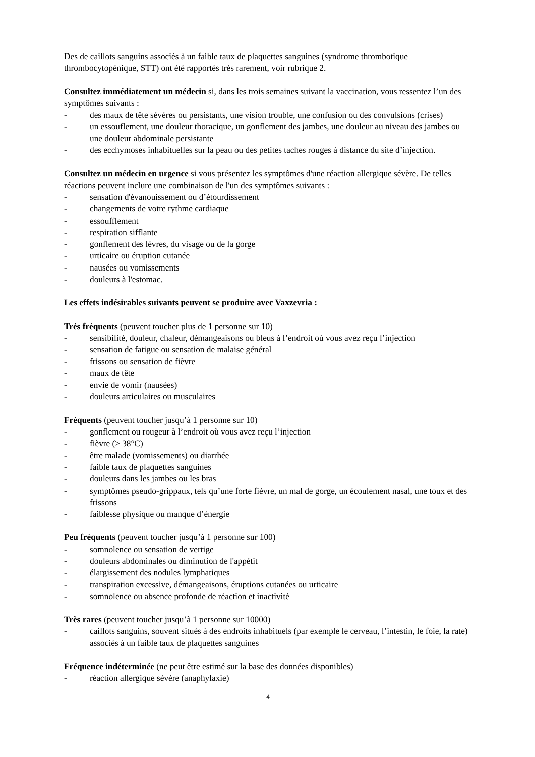Des de caillots sanguins associés à un faible taux de plaquettes sanguines (syndrome thrombotique thrombocytopénique, STT) ont été rapportés très rarement, voir rubrique 2.
Consultez immédiatement un médecin si, dans les trois semaines suivant la vaccination, vous ressentez l’un des symptômes suivants :
- des maux de tête sévères ou persistants, une vision trouble, une confusion ou des convulsions (crises)
- un essouflement, une douleur thoracique, un gonflement des jambes, une douleur au niveau des jambes ou une douleur abdominale persistante
- des ecchymoses inhabituelles sur la peau ou des petites taches rouges à distance du site d’injection.
Consultez un médecin en urgence si vous présentez les symptômes d'une réaction allergique sévère. De telles réactions peuvent inclure une combinaison de l'un des symptômes suivants :
- sensation d'évanouissement ou d’étourdissement
- changements de votre rythme cardiaque
- essoufflement
- respiration sifflante
- gonflement des lèvres, du visage ou de la gorge
- urticaire ou éruption cutanée
- nausées ou vomissements
- douleurs à l'estomac.
Les effets indésirables suivants peuvent se produire avec Vaxzevria :
Très fréquents (peuvent toucher plus de 1 personne sur 10)
- sensibilité, douleur, chaleur, démangeaisons ou bleus à l’endroit où vous avez reçu l’injection
- sensation de fatigue ou sensation de malaise général
- frissons ou sensation de fièvre
- maux de tête
- envie de vomir (nausées)
- douleurs articulaires ou musculaires
Fréquents (peuvent toucher jusqu’à 1 personne sur 10)
- gonflement ou rougeur à l’endroit où vous avez reçu l’injection
- fièvre (≥ 38°C)
- être malade (vomissements) ou diarrhée
- faible taux de plaquettes sanguines
- douleurs dans les jambes ou les bras
- symptômes pseudo-grippaux, tels qu’une forte fièvre, un mal de gorge, un écoulement nasal, une toux et des frissons
- faiblesse physique ou manque d’énergie
Peu fréquents (peuvent toucher jusqu’à 1 personne sur 100)
- somnolence ou sensation de vertige
- douleurs abdominales ou diminution de l'appétit
- élargissement des nodules lymphatiques
- transpiration excessive, démangeaisons, éruptions cutanées ou urticaire
- somnolence ou absence profonde de réaction et inactivité
Très rares (peuvent toucher jusqu’à 1 personne sur 10000)
- caillots sanguins, souvent situés à des endroits inhabituels (par exemple le cerveau, l’intestin, le foie, la rate) associés à un faible taux de plaquettes sanguines
Fréquence indéterminée (ne peut être estimé sur la base des données disponibles)
- réaction allergique sévère (anaphylaxie)
4